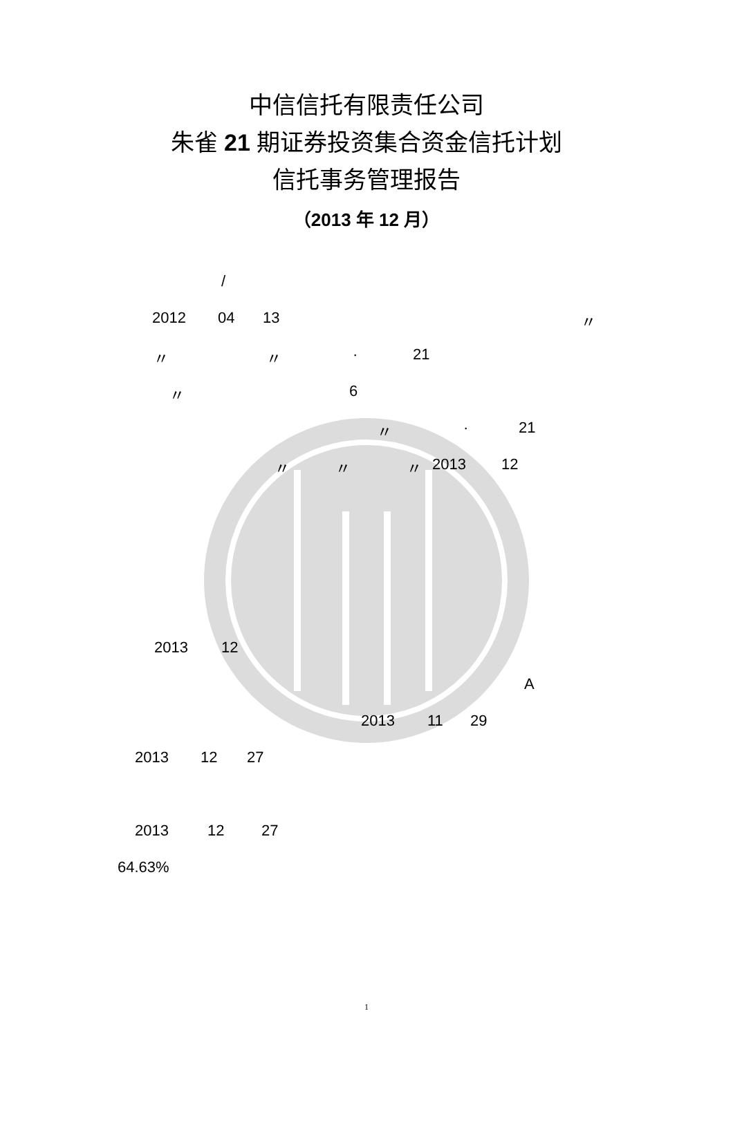中信信托有限责任公司
朱雀 21 期证券投资集合资金信托计划
信托事务管理报告
（2013 年 12 月）
/
2012 04 13 〃
〃 〃 · 21
〃 6 〃 · 21
〃 〃 〃 2013 12
2013 12 A
2013 11 29
2013 12 27
2013 12 27
64.63%
1